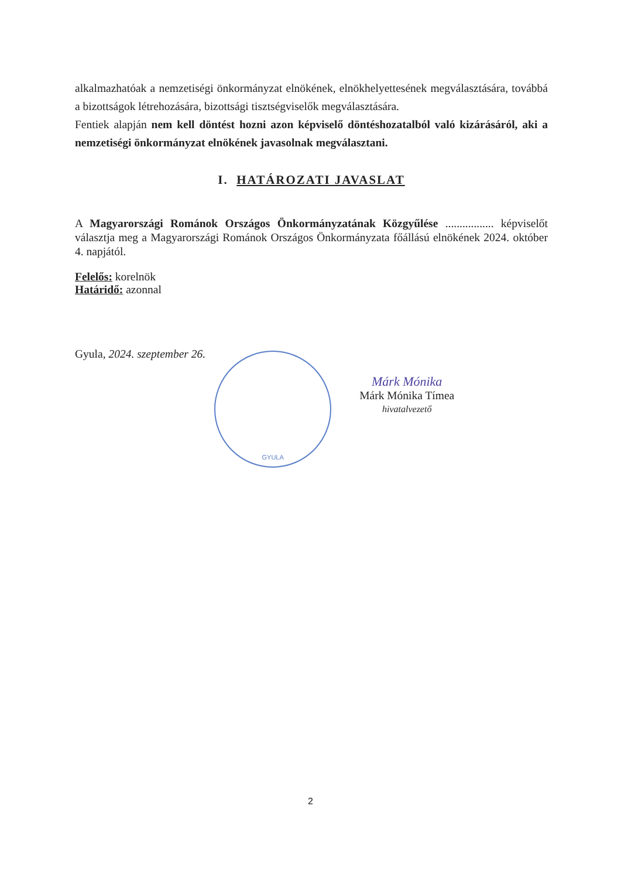alkalmazhatóak a nemzetiségi önkormányzat elnökének, elnökhelyettesének megválasztására, továbbá a bizottságok létrehozására, bizottsági tisztségviselők megválasztására.
Fentiek alapján nem kell döntést hozni azon képviselő döntéshozatalból való kizárásáról, aki a nemzetiségi önkormányzat elnökének javasolnak megválasztani.
I. HATÁROZATI JAVASLAT
A Magyarországi Románok Országos Önkormányzatának Közgyűlése ................. képviselőt választja meg a Magyarországi Románok Országos Önkormányzata főállású elnökének 2024. október 4. napjától.
Felelős: korelnök
Határidő: azonnal
Gyula, 2024. szeptember 26.
GYULA
Márk Mónika
Márk Mónika Tímea
hivatalvezető
2